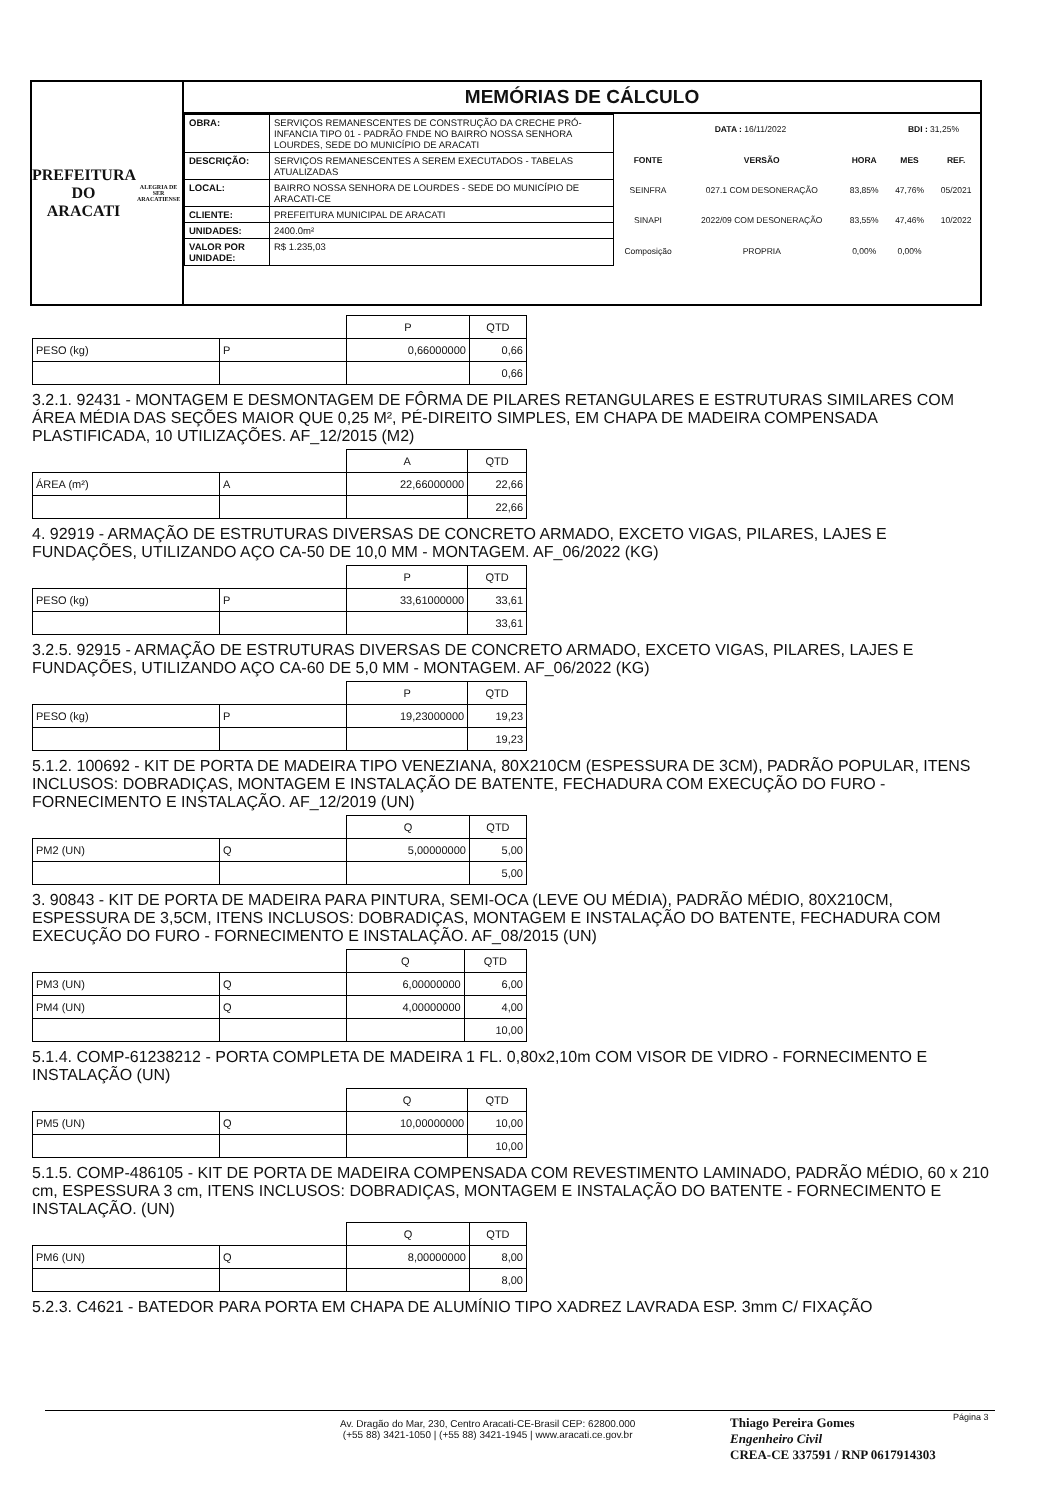PREFEITURA DO
ARACATI
ALEGRIA DE SER ARACATIENSE
MEMÓRIAS DE CÁLCULO
| OBRA: | SERVIÇOS REMANESCENTES DE CONSTRUÇÃO DA CRECHE PRÓ-INFANCIA TIPO 01 - PADRÃO FNDE NO BAIRRO NOSSA SENHORA LOURDES, SEDE DO MUNICÍPIO DE ARACATI |
| DESCRIÇÃO: | SERVIÇOS REMANESCENTES A SEREM EXECUTADOS - TABELAS ATUALIZADAS |
| LOCAL: | BAIRRO NOSSA SENHORA DE LOURDES - SEDE DO MUNICÍPIO DE ARACATI-CE |
| CLIENTE: | PREFEITURA MUNICIPAL DE ARACATI |
| UNIDADES: | 2400.0m² |
| VALOR POR UNIDADE: | R$ 1.235,03 |
| DATA : 16/11/2022 | | | BDI : 31,25% | |
| FONTE | VERSÃO | HORA | MES | REF. |
| SEINFRA | 027.1 COM DESONERAÇÃO | 83,85% | 47,76% | 05/2021 |
| SINAPI | 2022/09 COM DESONERAÇÃO | 83,55% | 47,46% | 10/2022 |
| Composição | PROPRIA | 0,00% | 0,00% | |
| | | P | QTD |
| --- | --- | --- | --- |
| PESO (kg) | P | 0,66000000 | 0,66 |
| | | | 0,66 |
3.2.1. 92431 - MONTAGEM E DESMONTAGEM DE FÔRMA DE PILARES RETANGULARES E ESTRUTURAS SIMILARES COM ÁREA MÉDIA DAS SEÇÕES MAIOR QUE 0,25 M², PÉ-DIREITO SIMPLES, EM CHAPA DE MADEIRA COMPENSADA PLASTIFICADA, 10 UTILIZAÇÕES. AF_12/2015 (M2)
| | | A | QTD |
| --- | --- | --- | --- |
| ÁREA (m²) | A | 22,66000000 | 22,66 |
| | | | 22,66 |
4. 92919 - ARMAÇÃO DE ESTRUTURAS DIVERSAS DE CONCRETO ARMADO, EXCETO VIGAS, PILARES, LAJES E FUNDAÇÕES, UTILIZANDO AÇO CA-50 DE 10,0 MM - MONTAGEM. AF_06/2022 (KG)
| | | P | QTD |
| --- | --- | --- | --- |
| PESO (kg) | P | 33,61000000 | 33,61 |
| | | | 33,61 |
3.2.5. 92915 - ARMAÇÃO DE ESTRUTURAS DIVERSAS DE CONCRETO ARMADO, EXCETO VIGAS, PILARES, LAJES E FUNDAÇÕES, UTILIZANDO AÇO CA-60 DE 5,0 MM - MONTAGEM. AF_06/2022 (KG)
| | | P | QTD |
| --- | --- | --- | --- |
| PESO (kg) | P | 19,23000000 | 19,23 |
| | | | 19,23 |
5.1.2. 100692 - KIT DE PORTA DE MADEIRA TIPO VENEZIANA, 80X210CM (ESPESSURA DE 3CM), PADRÃO POPULAR, ITENS INCLUSOS: DOBRADIÇAS, MONTAGEM E INSTALAÇÃO DE BATENTE, FECHADURA COM EXECUÇÃO DO FURO - FORNECIMENTO E INSTALAÇÃO. AF_12/2019 (UN)
| | | Q | QTD |
| --- | --- | --- | --- |
| PM2 (UN) | Q | 5,00000000 | 5,00 |
| | | | 5,00 |
3. 90843 - KIT DE PORTA DE MADEIRA PARA PINTURA, SEMI-OCA (LEVE OU MÉDIA), PADRÃO MÉDIO, 80X210CM, ESPESSURA DE 3,5CM, ITENS INCLUSOS: DOBRADIÇAS, MONTAGEM E INSTALAÇÃO DO BATENTE, FECHADURA COM EXECUÇÃO DO FURO - FORNECIMENTO E INSTALAÇÃO. AF_08/2015 (UN)
| | | Q | QTD |
| --- | --- | --- | --- |
| PM3 (UN) | Q | 6,00000000 | 6,00 |
| PM4 (UN) | Q | 4,00000000 | 4,00 |
| | | | 10,00 |
5.1.4. COMP-61238212 - PORTA COMPLETA DE MADEIRA 1 FL. 0,80x2,10m COM VISOR DE VIDRO - FORNECIMENTO E INSTALAÇÃO (UN)
| | | Q | QTD |
| --- | --- | --- | --- |
| PM5 (UN) | Q | 10,00000000 | 10,00 |
| | | | 10,00 |
5.1.5. COMP-486105 - KIT DE PORTA DE MADEIRA COMPENSADA COM REVESTIMENTO LAMINADO, PADRÃO MÉDIO, 60 x 210 cm, ESPESSURA 3 cm, ITENS INCLUSOS: DOBRADIÇAS, MONTAGEM E INSTALAÇÃO DO BATENTE - FORNECIMENTO E INSTALAÇÃO. (UN)
| | | Q | QTD |
| --- | --- | --- | --- |
| PM6 (UN) | Q | 8,00000000 | 8,00 |
| | | | 8,00 |
5.2.3. C4621 - BATEDOR PARA PORTA EM CHAPA DE ALUMÍNIO TIPO XADREZ LAVRADA ESP. 3mm C/ FIXAÇÃO
Av. Dragão do Mar, 230, Centro Aracati-CE-Brasil CEP: 62800.000
(+55 88) 3421-1050 | (+55 88) 3421-1945 | www.aracati.ce.gov.br
Thiago Pereira Gomes
Engenheiro Civil
CREA-CE 337591 / RNP 0617914303
Página 3